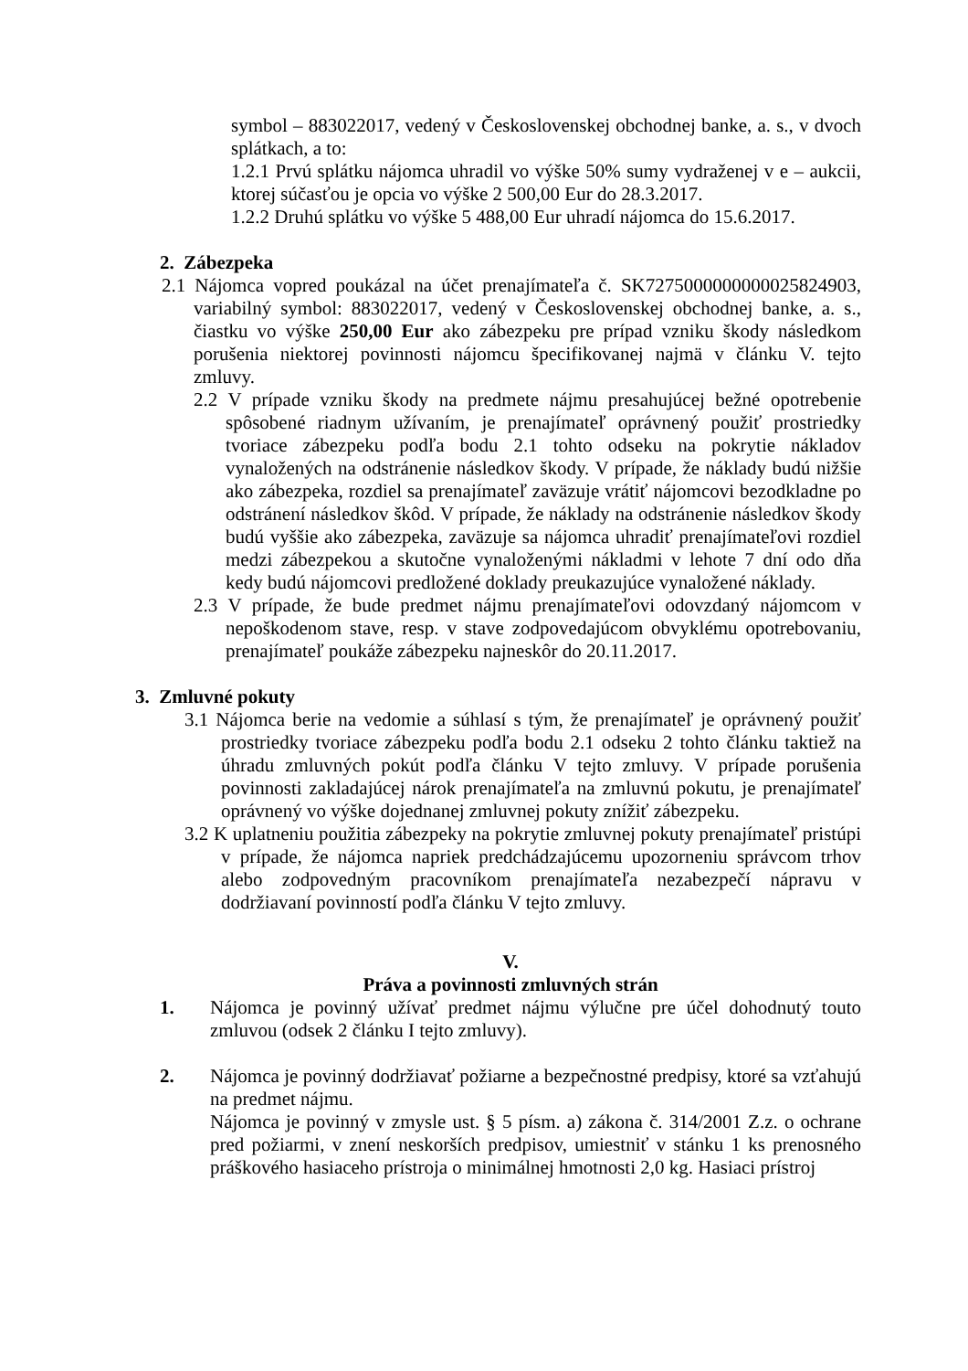symbol – 883022017, vedený v Československej obchodnej banke, a. s., v dvoch splátkach, a to:
1.2.1 Prvú splátku nájomca uhradil vo výške 50% sumy vydraženej v e – aukcii, ktorej súčasťou je opcia vo výške 2 500,00 Eur do 28.3.2017.
1.2.2 Druhú splátku vo výške 5 488,00 Eur uhradí nájomca do 15.6.2017.
2. Zábezpeka
2.1 Nájomca vopred poukázal na účet prenajímateľa č. SK7275000000000025824903, variabilný symbol: 883022017, vedený v Československej obchodnej banke, a. s., čiastku vo výške 250,00 Eur ako zábezpeku pre prípad vzniku škody následkom porušenia niektorej povinnosti nájomcu špecifikovanej najmä v článku V. tejto zmluvy.
2.2 V prípade vzniku škody na predmete nájmu presahujúcej bežné opotrebenie spôsobené riadnym užívaním, je prenajímateľ oprávnený použiť prostriedky tvoriace zábezpeku podľa bodu 2.1 tohto odseku na pokrytie nákladov vynaložených na odstránenie následkov škody. V prípade, že náklady budú nižšie ako zábezpeka, rozdiel sa prenajímateľ zaväzuje vrátiť nájomcovi bezodkladne po odstránení následkov škôd. V prípade, že náklady na odstránenie následkov škody budú vyššie ako zábezpeka, zaväzuje sa nájomca uhradiť prenajímateľovi rozdiel medzi zábezpekou a skutočne vynaloženými nákladmi v lehote 7 dní odo dňa kedy budú nájomcovi predložené doklady preukazujúce vynaložené náklady.
2.3 V prípade, že bude predmet nájmu prenajímateľovi odovzdaný nájomcom v nepoškodenom stave, resp. v stave zodpovedajúcom obvyklému opotrebovaniu, prenajímateľ poukáže zábezpeku najneskôr do 20.11.2017.
3. Zmluvné pokuty
3.1 Nájomca berie na vedomie a súhlasí s tým, že prenajímateľ je oprávnený použiť prostriedky tvoriace zábezpeku podľa bodu 2.1 odseku 2 tohto článku taktiež na úhradu zmluvných pokút podľa článku V tejto zmluvy. V prípade porušenia povinnosti zakladajúcej nárok prenajímateľa na zmluvnú pokutu, je prenajímateľ oprávnený vo výške dojednanej zmluvnej pokuty znížiť zábezpeku.
3.2 K uplatneniu použitia zábezpeky na pokrytie zmluvnej pokuty prenajímateľ pristúpi v prípade, že nájomca napriek predchádzajúcemu upozorneniu správcom trhov alebo zodpovedným pracovníkom prenajímateľa nezabezpečí nápravu v dodržiavaní povinností podľa článku V tejto zmluvy.
V.
Práva a povinnosti zmluvných strán
1. Nájomca je povinný užívať predmet nájmu výlučne pre účel dohodnutý touto zmluvou (odsek 2 článku I tejto zmluvy).
2. Nájomca je povinný dodržiavať požiarne a bezpečnostné predpisy, ktoré sa vzťahujú na predmet nájmu.
Nájomca je povinný v zmysle ust. § 5 písm. a) zákona č. 314/2001 Z.z. o ochrane pred požiarmi, v znení neskorších predpisov, umiestniť v stánku 1 ks prenosného práškového hasiaceho prístroja o minimálnej hmotnosti 2,0 kg. Hasiaci prístroj